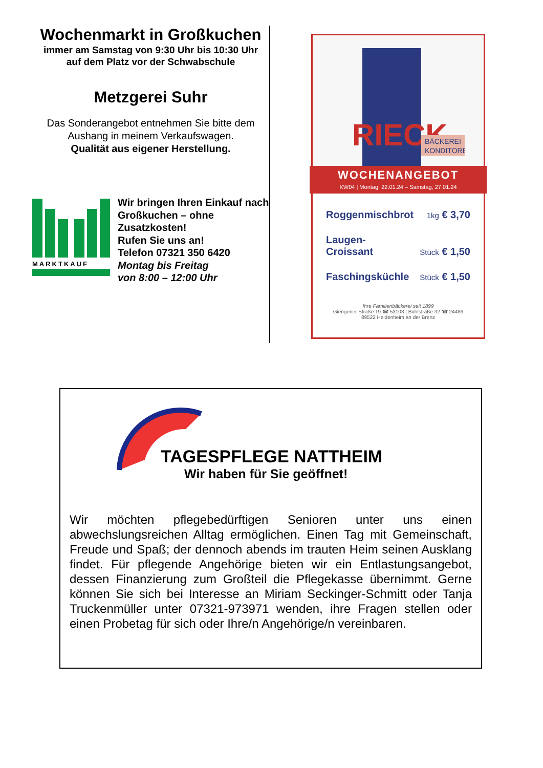Wochenmarkt in Großkuchen
immer am Samstag von 9:30 Uhr bis 10:30 Uhr
auf dem Platz vor der Schwabschule
Metzgerei Suhr
Das Sonderangebot entnehmen Sie bitte dem Aushang in meinem Verkaufswagen.
Qualität aus eigener Herstellung.
MARKTKAUF
Wir bringen Ihren Einkauf nach Großkuchen – ohne Zusatzkosten!
Rufen Sie uns an!
Telefon 07321 350 6420
Montag bis Freitag
von 8:00 – 12:00 Uhr
RIECK
BÄCKEREI
KONDITOREI
WOCHENANGEBOT
KW04 | Montag, 22.01.24 – Samstag, 27.01.24
Roggenmischbrot 1kg € 3,70
Laugen-
Croissant Stück € 1,50
Faschingsküchle Stück € 1,50
Ihre Familienbäckerei seit 1899
Giengener Straße 19 ☎ 53103 | Bühlstraße 32 ☎ 24489
89522 Heidenheim an der Brenz
TAGESPFLEGE NATTHEIM
Wir haben für Sie geöffnet!
Wir möchten pflegebedürftigen Senioren unter uns einen abwechslungsreichen Alltag ermöglichen. Einen Tag mit Gemeinschaft, Freude und Spaß; der dennoch abends im trauten Heim seinen Ausklang findet. Für pflegende Angehörige bieten wir ein Entlastungsangebot, dessen Finanzierung zum Großteil die Pflegekasse übernimmt. Gerne können Sie sich bei Interesse an Miriam Seckinger-Schmitt oder Tanja Truckenmüller unter 07321-973971 wenden, ihre Fragen stellen oder einen Probetag für sich oder Ihre/n Angehörige/n vereinbaren.